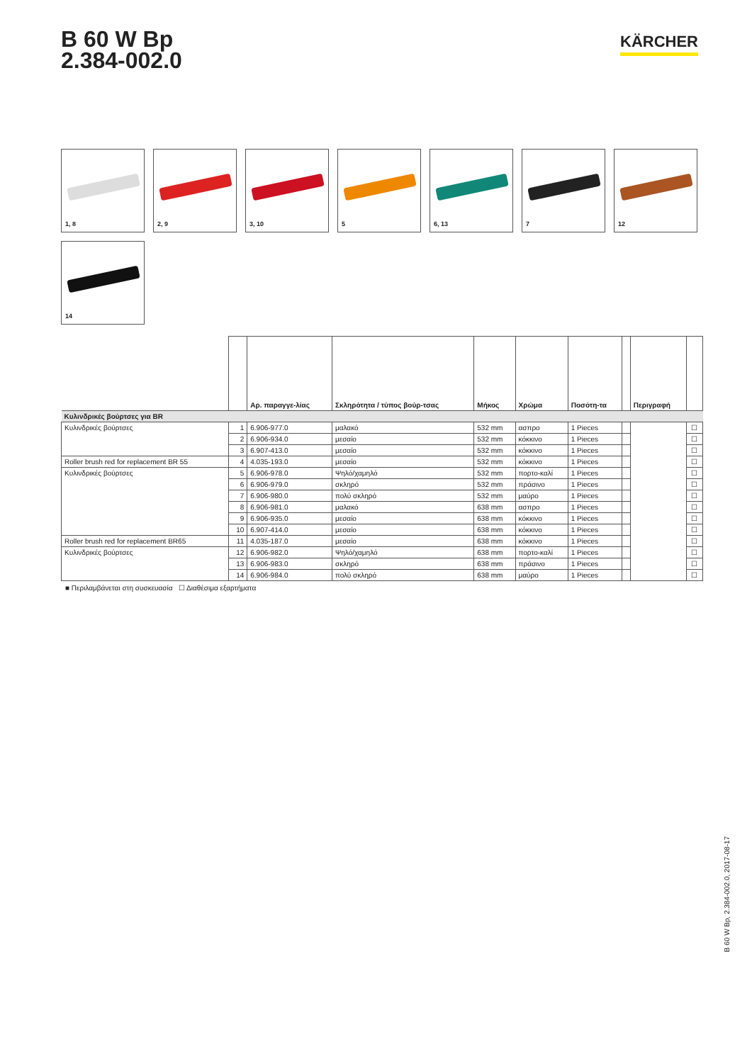B 60 W Bp
2.384-002.0
KÄRCHER
1, 8
2, 9
3, 10
5
6, 13
7
12
14
| | | Αρ. παραγγε-λίας | Σκληρότητα / τύπος βούρ-τσας | Μήκος | Χρώμα | Ποσότη-τα | | Περιγραφή | |
| --- | --- | --- | --- | --- | --- | --- | --- | --- | --- |
| Κυλινδρικές βούρτσες για BR | | | | | | | | | |
| Κυλινδρικές βούρτσες | 1 | 6.906-977.0 | μαλακό | 532 mm | ασπρο | 1 Pieces | | | ☐ |
| | 2 | 6.906-934.0 | μεσαίο | 532 mm | κόκκινο | 1 Pieces | | | ☐ |
| | 3 | 6.907-413.0 | μεσαίο | 532 mm | κόκκινο | 1 Pieces | | | ☐ |
| Roller brush red for replacement BR 55 | 4 | 4.035-193.0 | μεσαίο | 532 mm | κόκκινο | 1 Pieces | | | ☐ |
| Κυλινδρικές βούρτσες | 5 | 6.906-978.0 | Ψηλό/χαμηλό | 532 mm | πορτο-καλί | 1 Pieces | | | ☐ |
| | 6 | 6.906-979.0 | σκληρό | 532 mm | πράσινο | 1 Pieces | | | ☐ |
| | 7 | 6.906-980.0 | πολύ σκληρό | 532 mm | μαύρο | 1 Pieces | | | ☐ |
| | 8 | 6.906-981.0 | μαλακό | 638 mm | ασπρο | 1 Pieces | | | ☐ |
| | 9 | 6.906-935.0 | μεσαίο | 638 mm | κόκκινο | 1 Pieces | | | ☐ |
| | 10 | 6.907-414.0 | μεσαίο | 638 mm | κόκκινο | 1 Pieces | | | ☐ |
| Roller brush red for replacement BR65 | 11 | 4.035-187.0 | μεσαίο | 638 mm | κόκκινο | 1 Pieces | | | ☐ |
| Κυλινδρικές βούρτσες | 12 | 6.906-982.0 | Ψηλό/χαμηλό | 638 mm | πορτο-καλί | 1 Pieces | | | ☐ |
| | 13 | 6.906-983.0 | σκληρό | 638 mm | πράσινο | 1 Pieces | | | ☐ |
| | 14 | 6.906-984.0 | πολύ σκληρό | 638 mm | μαύρο | 1 Pieces | | | ☐ |
■ Περιλαμβάνεται στη συσκευασία ☐ Διαθέσιμα εξαρτήματα
B 60 W Bp, 2.384-002.0, 2017-08-17